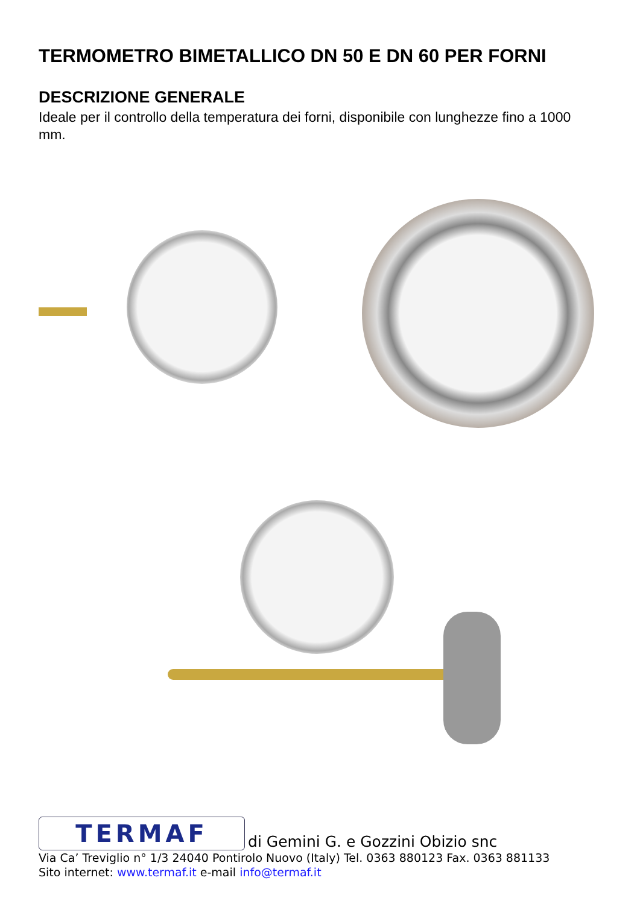TERMOMETRO BIMETALLICO DN 50 E DN 60 PER FORNI
DESCRIZIONE GENERALE
Ideale per il controllo della temperatura dei forni, disponibile con lunghezze fino a 1000 mm.
TERMAF di Gemini G. e Gozzini Obizio snc
Via Ca’ Treviglio n° 1/3 24040 Pontirolo Nuovo (Italy) Tel. 0363 880123 Fax. 0363 881133
Sito internet: www.termaf.it e-mail info@termaf.it